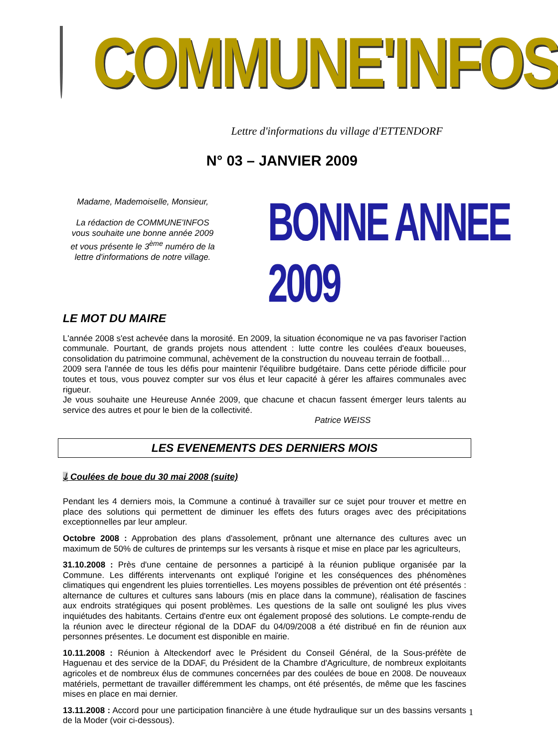COMMUNE'INFOS
Lettre d'informations du village d'ETTENDORF
N° 03 – JANVIER 2009
Madame, Mademoiselle, Monsieur,
La rédaction de COMMUNE'INFOS vous souhaite une bonne année 2009 et vous présente le 3<sup>ème</sup> numéro de la lettre d'informations de notre village.
BONNE ANNEE 2009
LE MOT DU MAIRE
L'année 2008 s'est achevée dans la morosité. En 2009, la situation économique ne va pas favoriser l'action communale. Pourtant, de grands projets nous attendent : lutte contre les coulées d'eaux boueuses, consolidation du patrimoine communal, achèvement de la construction du nouveau terrain de football…
2009 sera l'année de tous les défis pour maintenir l'équilibre budgétaire. Dans cette période difficile pour toutes et tous, vous pouvez compter sur vos élus et leur capacité à gérer les affaires communales avec rigueur.
Je vous souhaite une Heureuse Année 2009, que chacune et chacun fassent émerger leurs talents au service des autres et pour le bien de la collectivité.
Patrice WEISS
LES EVENEMENTS DES DERNIERS MOIS
ↆ Coulées de boue du 30 mai 2008 (suite)
Pendant les 4 derniers mois, la Commune a continué à travailler sur ce sujet pour trouver et mettre en place des solutions qui permettent de diminuer les effets des futurs orages avec des précipitations exceptionnelles par leur ampleur.
Octobre 2008 : Approbation des plans d'assolement, prônant une alternance des cultures avec un maximum de 50% de cultures de printemps sur les versants à risque et mise en place par les agriculteurs,
31.10.2008 : Près d'une centaine de personnes a participé à la réunion publique organisée par la Commune. Les différents intervenants ont expliqué l'origine et les conséquences des phénomènes climatiques qui engendrent les pluies torrentielles. Les moyens possibles de prévention ont été présentés : alternance de cultures et cultures sans labours (mis en place dans la commune), réalisation de fascines aux endroits stratégiques qui posent problèmes. Les questions de la salle ont souligné les plus vives inquiétudes des habitants. Certains d'entre eux ont également proposé des solutions. Le compte-rendu de la réunion avec le directeur régional de la DDAF du 04/09/2008 a été distribué en fin de réunion aux personnes présentes. Le document est disponible en mairie.
10.11.2008 : Réunion à Alteckendorf avec le Président du Conseil Général, de la Sous-préfète de Haguenau et des service de la DDAF, du Président de la Chambre d'Agriculture, de nombreux exploitants agricoles et de nombreux élus de communes concernées par des coulées de boue en 2008. De nouveaux matériels, permettant de travailler différemment les champs, ont été présentés, de même que les fascines mises en place en mai dernier.
13.11.2008 : Accord pour une participation financière à une étude hydraulique sur un des bassins versants de la Moder (voir ci-dessous).
1